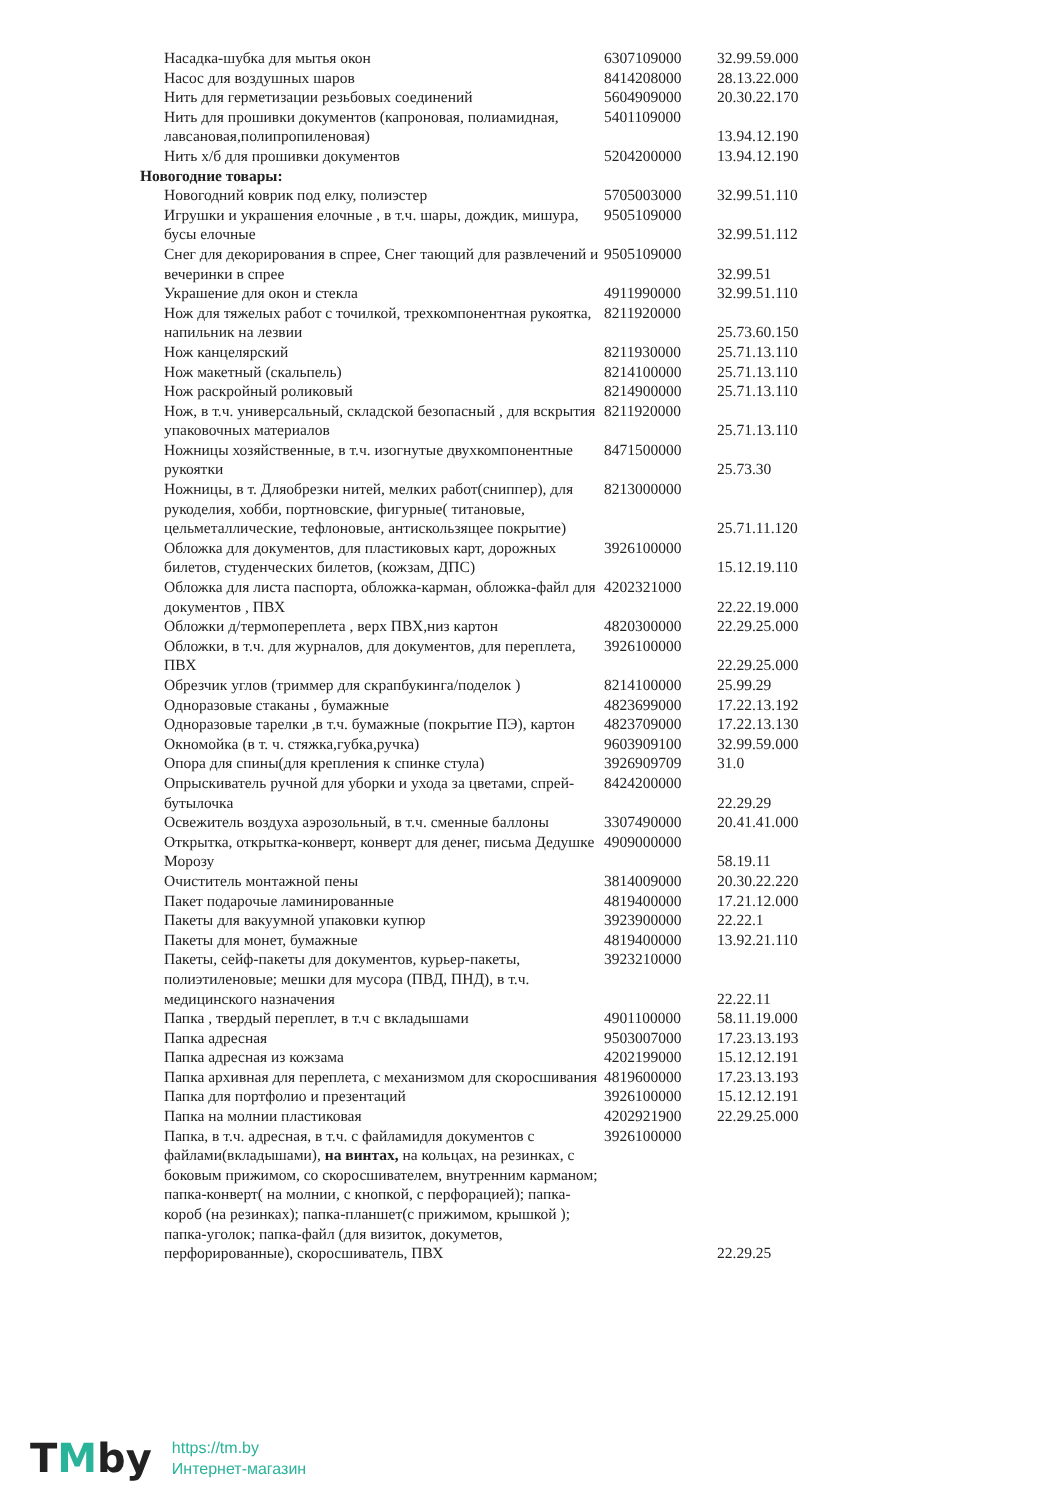| Насадка-шубка для мытья окон | 6307109000 | 32.99.59.000 |
| Насос для воздушных шаров | 8414208000 | 28.13.22.000 |
| Нить для герметизации резьбовых соединений | 5604909000 | 20.30.22.170 |
| Нить для прошивки документов (капроновая, полиамидная, лавсановая,полипропиленовая) | 5401109000 | 13.94.12.190 |
| Нить х/б для прошивки документов | 5204200000 | 13.94.12.190 |
| Новогодние товары: | | |
| Новогодний коврик под елку, полиэстер | 5705003000 | 32.99.51.110 |
| Игрушки и украшения елочные , в т.ч. шары, дождик, мишура, бусы елочные | 9505109000 | 32.99.51.112 |
| Снег для декорирования в спрее, Снег тающий для развлечений и вечеринки в спрее | 9505109000 | 32.99.51 |
| Украшение для окон и стекла | 4911990000 | 32.99.51.110 |
| Нож для тяжелых работ с точилкой, трехкомпонентная рукоятка, напильник на лезвии | 8211920000 | 25.73.60.150 |
| Нож канцелярский | 8211930000 | 25.71.13.110 |
| Нож макетный (скальпель) | 8214100000 | 25.71.13.110 |
| Нож раскройный роликовый | 8214900000 | 25.71.13.110 |
| Нож, в т.ч. универсальный, складской безопасный , для вскрытия упаковочных материалов | 8211920000 | 25.71.13.110 |
| Ножницы хозяйственные, в т.ч. изогнутые двухкомпонентные рукоятки | 8471500000 | 25.73.30 |
| Ножницы, в т. Дляобрезки нитей, мелких работ(сниппер), для рукоделия, хобби, портновские, фигурные( титановые, цельметаллические, тефлоновые, антискользящее покрытие) | 8213000000 | 25.71.11.120 |
| Обложка для документов, для пластиковых карт, дорожных билетов, студенческих билетов, (кожзам, ДПС) | 3926100000 | 15.12.19.110 |
| Обложка для листа паспорта, обложка-карман, обложка-файл для документов , ПВХ | 4202321000 | 22.22.19.000 |
| Обложки д/термопереплета , верх ПВХ,низ картон | 4820300000 | 22.29.25.000 |
| Обложки, в т.ч. для журналов, для документов, для переплета, ПВХ | 3926100000 | 22.29.25.000 |
| Обрезчик углов (триммер для скрапбукинга/поделок ) | 8214100000 | 25.99.29 |
| Одноразовые стаканы , бумажные | 4823699000 | 17.22.13.192 |
| Одноразовые тарелки ,в т.ч. бумажные (покрытие ПЭ), картон | 4823709000 | 17.22.13.130 |
| Окномойка (в т. ч. стяжка,губка,ручка) | 9603909100 | 32.99.59.000 |
| Опора для спины(для крепления к спинке стула) | 3926909709 | 31.0 |
| Опрыскиватель ручной для уборки и ухода за цветами, спрей-бутылочка | 8424200000 | 22.29.29 |
| Освежитель воздуха аэрозольный, в т.ч. сменные баллоны | 3307490000 | 20.41.41.000 |
| Открытка, открытка-конверт, конверт для денег, письма Дедушке Морозу | 4909000000 | 58.19.11 |
| Очиститель монтажной пены | 3814009000 | 20.30.22.220 |
| Пакет подарочые ламинированные | 4819400000 | 17.21.12.000 |
| Пакеты для вакуумной упаковки купюр | 3923900000 | 22.22.1 |
| Пакеты для монет, бумажные | 4819400000 | 13.92.21.110 |
| Пакеты, сейф-пакеты для документов, курьер-пакеты, полиэтиленовые; мешки для мусора (ПВД, ПНД), в т.ч. медицинского назначения | 3923210000 | 22.22.11 |
| Папка , твердый переплет, в т.ч с вкладышами | 4901100000 | 58.11.19.000 |
| Папка адресная | 9503007000 | 17.23.13.193 |
| Папка адресная из кожзама | 4202199000 | 15.12.12.191 |
| Папка архивная для переплета, с механизмом для скоросшивания | 4819600000 | 17.23.13.193 |
| Папка для портфолио и презентаций | 3926100000 | 15.12.12.191 |
| Папка на молнии пластиковая | 4202921900 | 22.29.25.000 |
| Папка, в т.ч. адресная, в т.ч. с файламидля документов с файлами(вкладышами), на винтах, на кольцах, на резинках, с боковым прижимом, со скоросшивателем, внутренним карманом; папка-конверт( на молнии, с кнопкой, с перфорацией); папка-короб (на резинках); папка-планшет(с прижимом, крышкой ); папка-уголок; папка-файл (для визиток, докуметов, перфорированные), скоросшиватель, ПВХ | 3926100000 | 22.29.25 |
TMby
https://tm.by
Интернет-магазин